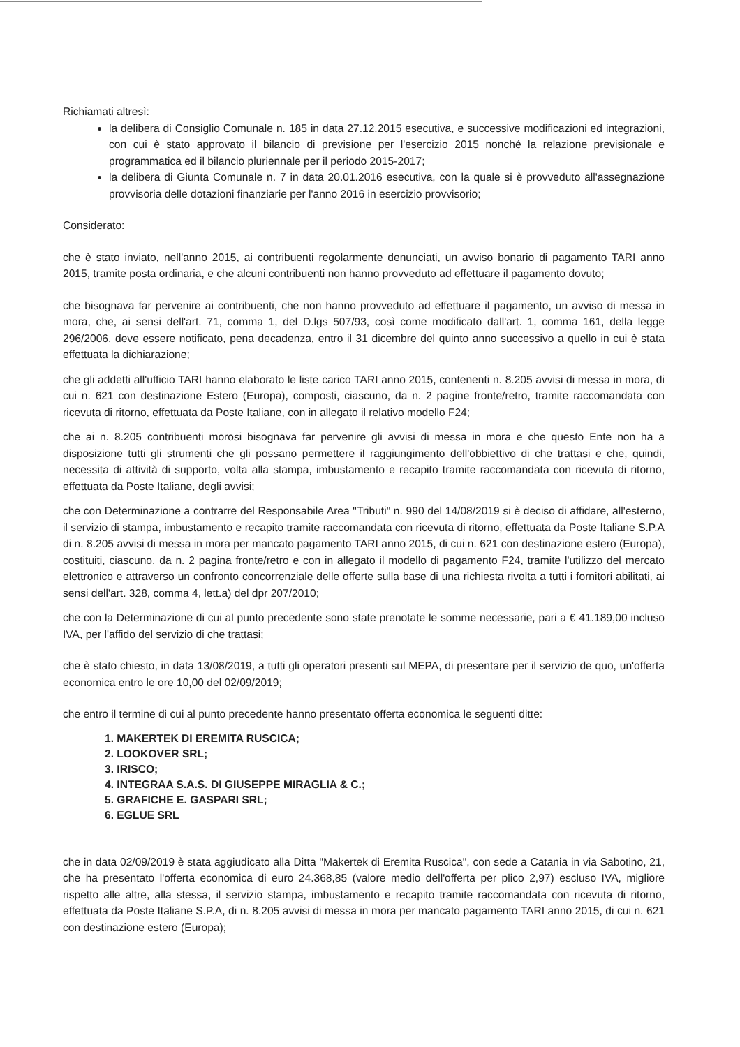Richiamati altresì:
la delibera di Consiglio Comunale n. 185 in data 27.12.2015 esecutiva, e successive modificazioni ed integrazioni, con cui è stato approvato il bilancio di previsione per l'esercizio 2015 nonché la relazione previsionale e programmatica ed il bilancio pluriennale per il periodo 2015-2017;
la delibera di Giunta Comunale n. 7 in data 20.01.2016 esecutiva, con la quale si è provveduto all'assegnazione provvisoria delle dotazioni finanziarie per l'anno 2016 in esercizio provvisorio;
Considerato:
che è stato inviato, nell'anno 2015, ai contribuenti regolarmente denunciati, un avviso bonario di pagamento TARI anno 2015, tramite posta ordinaria, e che alcuni contribuenti non hanno provveduto ad effettuare il pagamento dovuto;
che bisognava far pervenire ai contribuenti, che non hanno provveduto ad effettuare il pagamento, un avviso di messa in mora, che, ai sensi dell'art. 71, comma 1, del D.lgs 507/93, così come modificato dall'art. 1, comma 161, della legge 296/2006, deve essere notificato, pena decadenza, entro il 31 dicembre del quinto anno successivo a quello in cui è stata effettuata la dichiarazione;
che gli addetti all'ufficio TARI hanno elaborato le liste carico TARI anno 2015, contenenti n. 8.205 avvisi di messa in mora, di cui n. 621 con destinazione Estero (Europa), composti, ciascuno, da n. 2 pagine fronte/retro, tramite raccomandata con ricevuta di ritorno, effettuata da Poste Italiane, con in allegato il relativo modello F24;
che ai n. 8.205 contribuenti morosi bisognava far pervenire gli avvisi di messa in mora e che questo Ente non ha a disposizione tutti gli strumenti che gli possano permettere il raggiungimento dell'obbiettivo di che trattasi e che, quindi, necessita di attività di supporto, volta alla stampa, imbustamento e recapito tramite raccomandata con ricevuta di ritorno, effettuata da Poste Italiane, degli avvisi;
che con Determinazione a contrarre del Responsabile Area "Tributi" n. 990 del 14/08/2019 si è deciso di affidare, all'esterno, il servizio di stampa, imbustamento e recapito tramite raccomandata con ricevuta di ritorno, effettuata da Poste Italiane S.P.A di n. 8.205 avvisi di messa in mora per mancato pagamento TARI anno 2015, di cui n. 621 con destinazione estero (Europa), costituiti, ciascuno, da n. 2 pagina fronte/retro e con in allegato il modello di pagamento F24, tramite l'utilizzo del mercato elettronico e attraverso un confronto concorrenziale delle offerte sulla base di una richiesta rivolta a tutti i fornitori abilitati, ai sensi dell'art. 328, comma 4, lett.a) del dpr 207/2010;
che con la Determinazione di cui al punto precedente sono state prenotate le somme necessarie, pari a € 41.189,00 incluso IVA, per l'affido del servizio di che trattasi;
che è stato chiesto, in data 13/08/2019, a tutti gli operatori presenti sul MEPA, di presentare per il servizio de quo, un'offerta economica entro le ore 10,00 del 02/09/2019;
che entro il termine di cui al punto precedente hanno presentato offerta economica le seguenti ditte:
1. MAKERTEK DI EREMITA RUSCICA;
2. LOOKOVER SRL;
3. IRISCO;
4. INTEGRAA S.A.S. DI GIUSEPPE MIRAGLIA & C.;
5. GRAFICHE E. GASPARI SRL;
6. EGLUE SRL
che in data 02/09/2019 è stata aggiudicato alla Ditta "Makertek di Eremita Ruscica", con sede a Catania in via Sabotino, 21, che ha presentato l'offerta economica di euro 24.368,85 (valore medio dell'offerta per plico 2,97) escluso IVA, migliore rispetto alle altre, alla stessa, il servizio stampa, imbustamento e recapito tramite raccomandata con ricevuta di ritorno, effettuata da Poste Italiane S.P.A, di n. 8.205 avvisi di messa in mora per mancato pagamento TARI anno 2015, di cui n. 621 con destinazione estero (Europa);